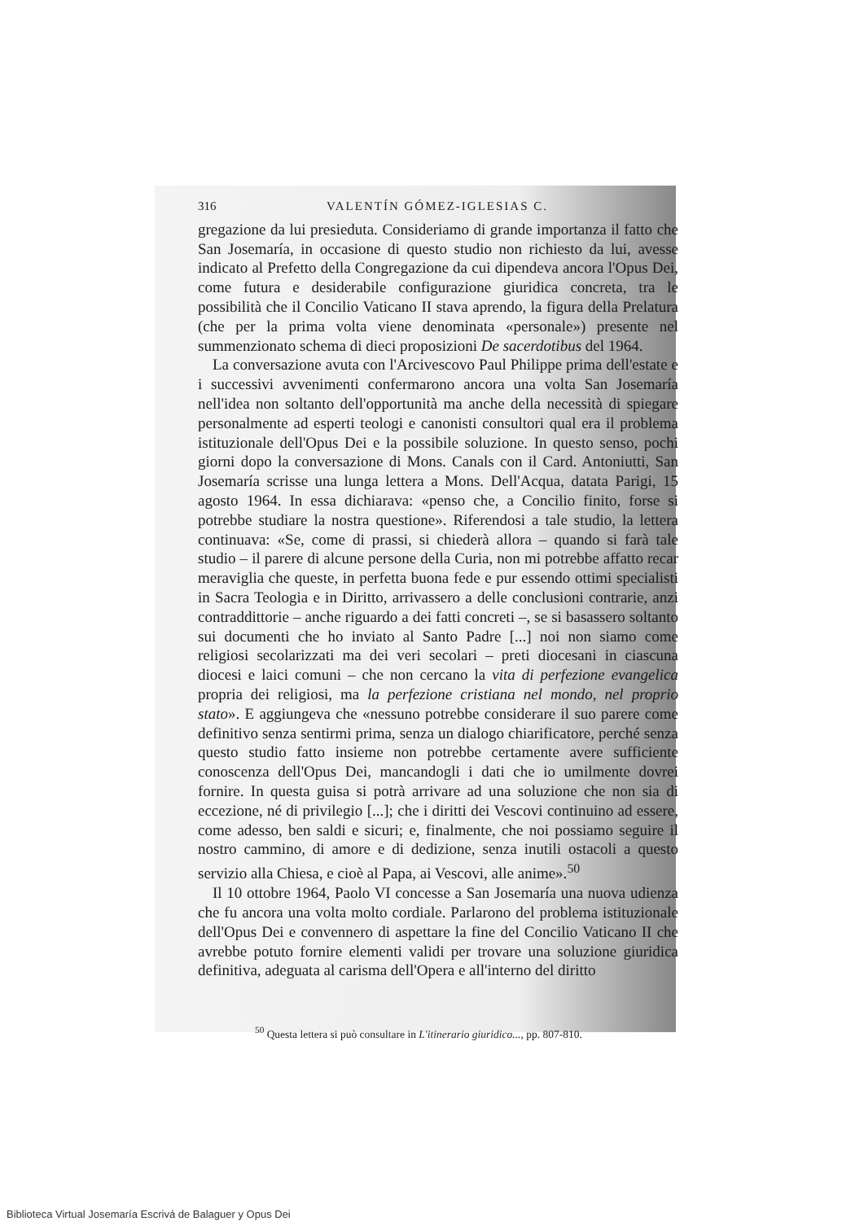316 VALENTÍN GÓMEZ-IGLESIAS C.
gregazione da lui presieduta. Consideriamo di grande importanza il fatto che San Josemaría, in occasione di questo studio non richiesto da lui, avesse indicato al Prefetto della Congregazione da cui dipendeva ancora l'Opus Dei, come futura e desiderabile configurazione giuridica concreta, tra le possibilità che il Concilio Vaticano II stava aprendo, la figura della Prelatura (che per la prima volta viene denominata «personale») presente nel summenzionato schema di dieci proposizioni De sacerdotibus del 1964.
La conversazione avuta con l'Arcivescovo Paul Philippe prima dell'estate e i successivi avvenimenti confermarono ancora una volta San Josemaría nell'idea non soltanto dell'opportunità ma anche della necessità di spiegare personalmente ad esperti teologi e canonisti consultori qual era il problema istituzionale dell'Opus Dei e la possibile soluzione. In questo senso, pochi giorni dopo la conversazione di Mons. Canals con il Card. Antoniutti, San Josemaría scrisse una lunga lettera a Mons. Dell'Acqua, datata Parigi, 15 agosto 1964. In essa dichiarava: «penso che, a Concilio finito, forse si potrebbe studiare la nostra questione». Riferendosi a tale studio, la lettera continuava: «Se, come di prassi, si chiederà allora – quando si farà tale studio – il parere di alcune persone della Curia, non mi potrebbe affatto recar meraviglia che queste, in perfetta buona fede e pur essendo ottimi specialisti in Sacra Teologia e in Diritto, arrivassero a delle conclusioni contrarie, anzi contraddittorie – anche riguardo a dei fatti concreti –, se si basassero soltanto sui documenti che ho inviato al Santo Padre [...] noi non siamo come religiosi secolarizzati ma dei veri secolari – preti diocesani in ciascuna diocesi e laici comuni – che non cercano la vita di perfezione evangelica propria dei religiosi, ma la perfezione cristiana nel mondo, nel proprio stato». E aggiungeva che «nessuno potrebbe considerare il suo parere come definitivo senza sentirmi prima, senza un dialogo chiarificatore, perché senza questo studio fatto insieme non potrebbe certamente avere sufficiente conoscenza dell'Opus Dei, mancandogli i dati che io umilmente dovrei fornire. In questa guisa si potrà arrivare ad una soluzione che non sia di eccezione, né di privilegio [...]; che i diritti dei Vescovi continuino ad essere, come adesso, ben saldi e sicuri; e, finalmente, che noi possiamo seguire il nostro cammino, di amore e di dedizione, senza inutili ostacoli a questo servizio alla Chiesa, e cioè al Papa, ai Vescovi, alle anime».<sup>50</sup>
Il 10 ottobre 1964, Paolo VI concesse a San Josemaría una nuova udienza che fu ancora una volta molto cordiale. Parlarono del problema istituzionale dell'Opus Dei e convennero di aspettare la fine del Concilio Vaticano II che avrebbe potuto fornire elementi validi per trovare una soluzione giuridica definitiva, adeguata al carisma dell'Opera e all'interno del diritto
<sup>50</sup> Questa lettera si può consultare in L'itinerario giuridico..., pp. 807-810.
Biblioteca Virtual Josemaría Escrivá de Balaguer y Opus Dei